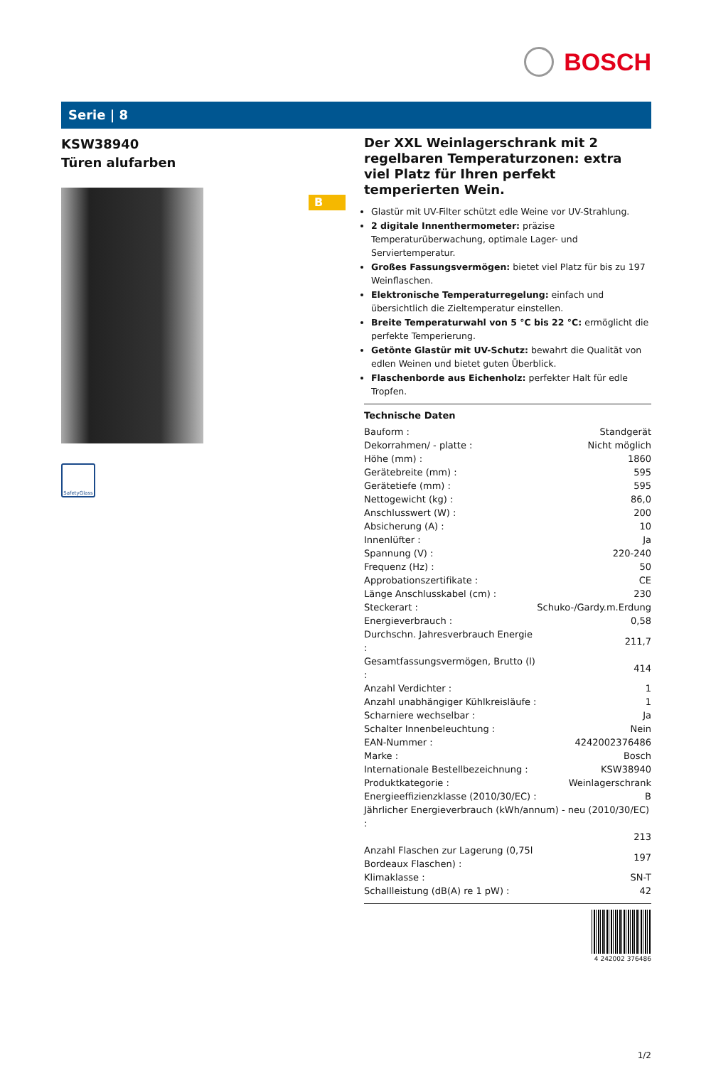BOSCH
Serie | 8
KSW38940
Türen alufarben
SafetyGlass
B
Der XXL Weinlagerschrank mit 2 regelbaren Temperaturzonen: extra viel Platz für Ihren perfekt temperierten Wein.
Glastür mit UV-Filter schützt edle Weine vor UV-Strahlung.
2 digitale Innenthermometer: präzise Temperaturüberwachung, optimale Lager- und Serviertemperatur.
Großes Fassungsvermögen: bietet viel Platz für bis zu 197 Weinflaschen.
Elektronische Temperaturregelung: einfach und übersichtlich die Zieltemperatur einstellen.
Breite Temperaturwahl von 5 °C bis 22 °C: ermöglicht die perfekte Temperierung.
Getönte Glastür mit UV-Schutz: bewahrt die Qualität von edlen Weinen und bietet guten Überblick.
Flaschenborde aus Eichenholz: perfekter Halt für edle Tropfen.
Technische Daten
| Bauform : | Standgerät |
| Dekorrahmen/ - platte : | Nicht möglich |
| Höhe (mm) : | 1860 |
| Gerätebreite (mm) : | 595 |
| Gerätetiefe (mm) : | 595 |
| Nettogewicht (kg) : | 86,0 |
| Anschlusswert (W) : | 200 |
| Absicherung (A) : | 10 |
| Innenlüfter : | Ja |
| Spannung (V) : | 220-240 |
| Frequenz (Hz) : | 50 |
| Approbationszertifikate : | CE |
| Länge Anschlusskabel (cm) : | 230 |
| Steckerart : | Schuko-/Gardy.m.Erdung |
| Energieverbrauch : | 0,58 |
| Durchschn. Jahresverbrauch Energie : | 211,7 |
| Gesamtfassungsvermögen, Brutto (l) : | 414 |
| Anzahl Verdichter : | 1 |
| Anzahl unabhängiger Kühlkreisläufe : | 1 |
| Scharniere wechselbar : | Ja |
| Schalter Innenbeleuchtung : | Nein |
| EAN-Nummer : | 4242002376486 |
| Marke : | Bosch |
| Internationale Bestellbezeichnung : | KSW38940 |
| Produktkategorie : | Weinlagerschrank |
| Energieeffizienzklasse (2010/30/EC) : | B |
| Jährlicher Energieverbrauch (kWh/annum) - neu (2010/30/EC) : | |
| | 213 |
| Anzahl Flaschen zur Lagerung (0,75l Bordeaux Flaschen) : | 197 |
| Klimaklasse : | SN-T |
| Schallleistung (dB(A) re 1 pW) : | 42 |
4 242002 376486
1/2